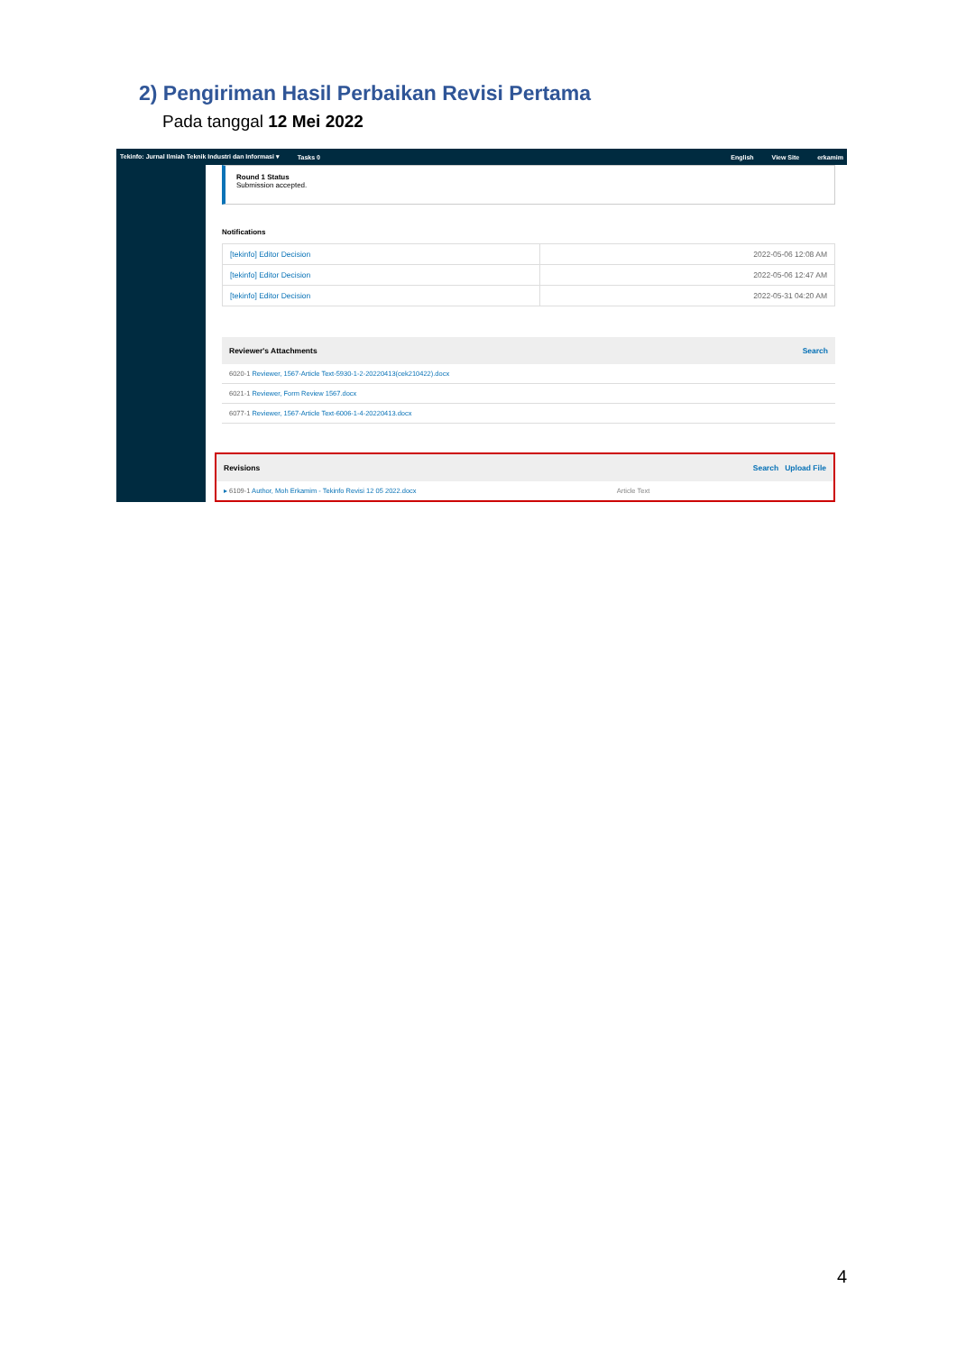2) Pengiriman Hasil Perbaikan Revisi Pertama
Pada tanggal 12 Mei 2022
Tekinfo: Jurnal Ilmiah Teknik Industri dan Informasi ▾ Tasks 0 English View Site erkamim
Round 1 Status
Submission accepted.
Notifications
| [tekinfo] Editor Decision | 2022-05-06 12:08 AM |
| [tekinfo] Editor Decision | 2022-05-06 12:47 AM |
| [tekinfo] Editor Decision | 2022-05-31 04:20 AM |
Reviewer's Attachments Search
6020-1 Reviewer, 1567-Article Text-5930-1-2-20220413(cek210422).docx
6021-1 Reviewer, Form Review 1567.docx
6077-1 Reviewer, 1567-Article Text-6006-1-4-20220413.docx
Revisions Search Upload File
▸ 6109-1 Author, Moh Erkamim - Tekinfo Revisi 12 05 2022.docx Article Text
4